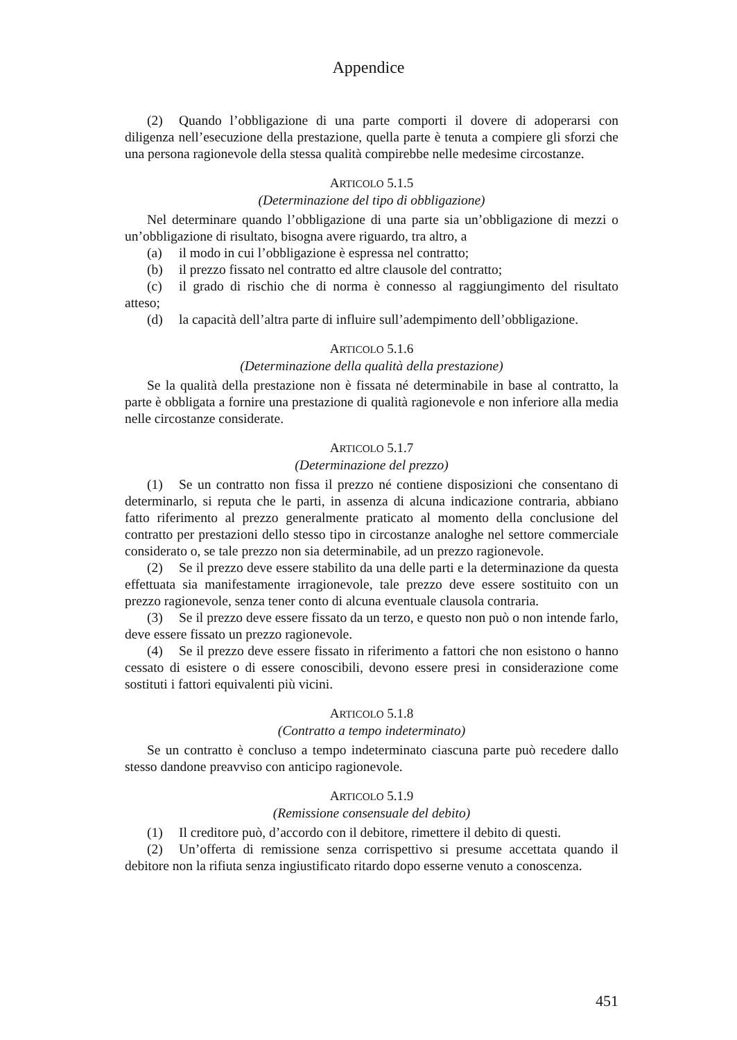Appendice
(2) Quando l’obbligazione di una parte comporti il dovere di adoperarsi con diligenza nell’esecuzione della prestazione, quella parte è tenuta a compiere gli sforzi che una persona ragionevole della stessa qualità compirebbe nelle medesime circostanze.
ARTICOLO 5.1.5
(Determinazione del tipo di obbligazione)
Nel determinare quando l’obbligazione di una parte sia un’obbligazione di mezzi o un’obbligazione di risultato, bisogna avere riguardo, tra altro, a
(a) il modo in cui l’obbligazione è espressa nel contratto;
(b) il prezzo fissato nel contratto ed altre clausole del contratto;
(c) il grado di rischio che di norma è connesso al raggiungimento del risultato atteso;
(d) la capacità dell’altra parte di influire sull’adempimento dell’obbligazione.
ARTICOLO 5.1.6
(Determinazione della qualità della prestazione)
Se la qualità della prestazione non è fissata né determinabile in base al contratto, la parte è obbligata a fornire una prestazione di qualità ragionevole e non inferiore alla media nelle circostanze considerate.
ARTICOLO 5.1.7
(Determinazione del prezzo)
(1) Se un contratto non fissa il prezzo né contiene disposizioni che consentano di determinarlo, si reputa che le parti, in assenza di alcuna indicazione contraria, abbiano fatto riferimento al prezzo generalmente praticato al momento della conclusione del contratto per prestazioni dello stesso tipo in circostanze analoghe nel settore commerciale considerato o, se tale prezzo non sia determinabile, ad un prezzo ragionevole.
(2) Se il prezzo deve essere stabilito da una delle parti e la determinazione da questa effettuata sia manifestamente irragionevole, tale prezzo deve essere sostituito con un prezzo ragionevole, senza tener conto di alcuna eventuale clausola contraria.
(3) Se il prezzo deve essere fissato da un terzo, e questo non può o non intende farlo, deve essere fissato un prezzo ragionevole.
(4) Se il prezzo deve essere fissato in riferimento a fattori che non esistono o hanno cessato di esistere o di essere conoscibili, devono essere presi in considerazione come sostituti i fattori equivalenti più vicini.
ARTICOLO 5.1.8
(Contratto a tempo indeterminato)
Se un contratto è concluso a tempo indeterminato ciascuna parte può recedere dallo stesso dandone preavviso con anticipo ragionevole.
ARTICOLO 5.1.9
(Remissione consensuale del debito)
(1) Il creditore può, d’accordo con il debitore, rimettere il debito di questi.
(2) Un’offerta di remissione senza corrispettivo si presume accettata quando il debitore non la rifiuta senza ingiustificato ritardo dopo esserne venuto a conoscenza.
451